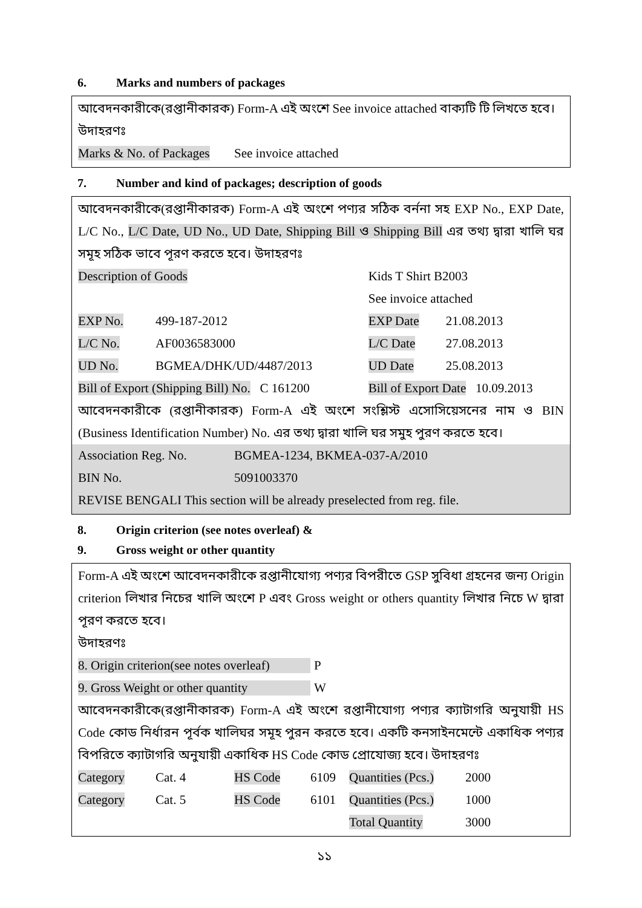6. Marks and numbers of packages
আবেদনকারীকে(রপ্তানীকারক) Form-A এই অংশে See invoice attached বাক্যটি টি লিখতে হবে।
উদাহরণঃ
| Marks & No. of Packages | See invoice attached |
7. Number and kind of packages; description of goods
আবেদনকারীকে(রপ্তানীকারক) Form-A এই অংশে পণ্যর সঠিক বর্ননা সহ EXP No., EXP Date, L/C No., L/C Date, UD No., UD Date, Shipping Bill ও Shipping Bill এর তথ্য দ্বারা খালি ঘর সমূহ সঠিক ভাবে পূরণ করতে হবে। উদাহরণঃ
| Description of Goods | | Kids T Shirt B2003 | | |
| | | See invoice attached | | |
| EXP No. | 499-187-2012 | | EXP Date | 21.08.2013 |
| L/C No. | AF0036583000 | | L/C Date | 27.08.2013 |
| UD No. | BGMEA/DHK/UD/4487/2013 | | UD Date | 25.08.2013 |
| Bill of Export (Shipping Bill) No. C 161200 | | | Bill of Export Date 10.09.2013 | |
আবেদনকারীকে (রপ্তানীকারক) Form-A এই অংশে সংশ্লিস্ট এসোসিয়েসনের নাম ও BIN (Business Identification Number) No. এর তথ্য দ্বারা খালি ঘর সমুহ পুরণ করতে হবে।
| Association Reg. No. | BGMEA-1234, BKMEA-037-A/2010 |
| BIN No. | 5091003370 |
REVISE BENGALI This section will be already preselected from reg. file.
8. Origin criterion (see notes overleaf) &
9. Gross weight or other quantity
Form-A এই অংশে আবেদনকারীকে রপ্তানীযোগ্য পণ্যর বিপরীতে GSP সুবিধা গ্রহনের জন্য Origin criterion লিখার নিচের খালি অংশে P এবং Gross weight or others quantity লিখার নিচে W দ্বারা পূরণ করতে হবে।
উদাহরণঃ
| 8. Origin criterion(see notes overleaf) | P |
| 9. Gross Weight or other quantity | W |
আবেদনকারীকে(রপ্তানীকারক) Form-A এই অংশে রপ্তানীযোগ্য পণ্যর ক্যাটাগরি অনুযায়ী HS Code কোড নির্ধারন পূর্বক খালিঘর সমূহ পুরন করতে হবে। একটি কনসাইনমেন্টে একাধিক পণ্যর বিপরিতে ক্যাটাগরি অনুযায়ী একাধিক HS Code কোড প্রোযোজ্য হবে। উদাহরণঃ
| Category | Cat. 4 | HS Code | 6109 | Quantities (Pcs.) | 2000 |
| Category | Cat. 5 | HS Code | 6101 | Quantities (Pcs.) | 1000 |
| | | | | Total Quantity | 3000 |
১১